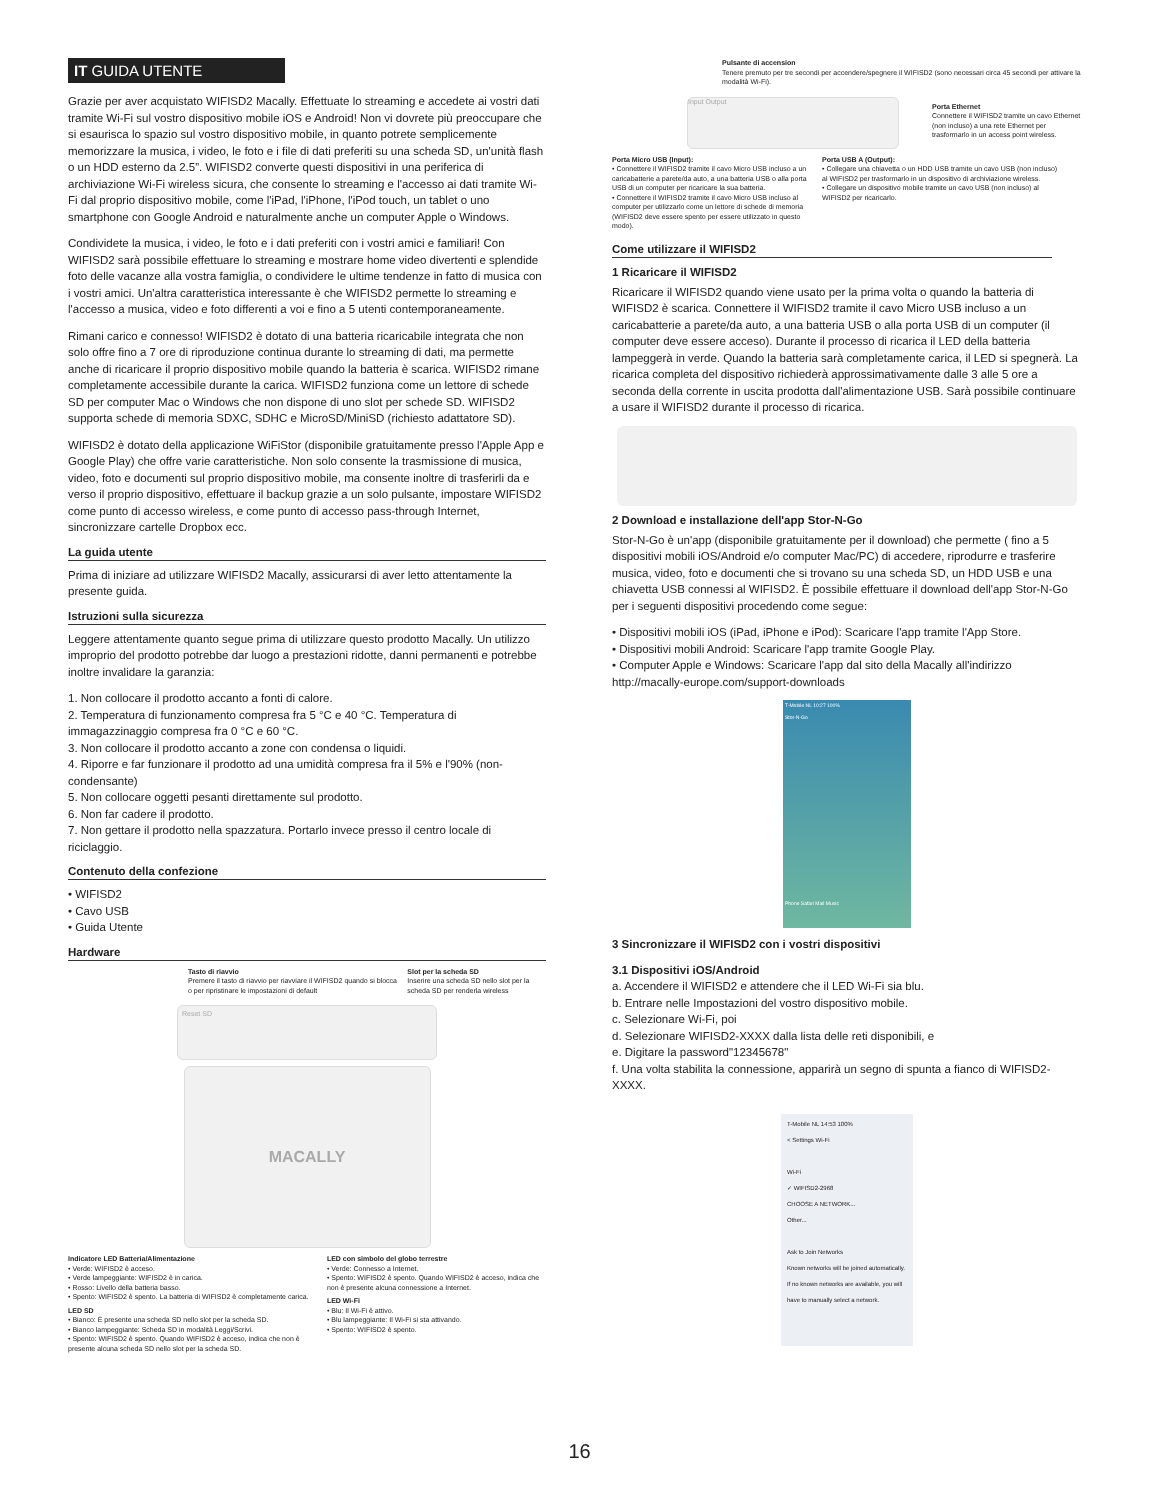IT GUIDA UTENTE
Grazie per aver acquistato WIFISD2 Macally. Effettuate lo streaming e accedete ai vostri dati tramite Wi-Fi sul vostro dispositivo mobile iOS e Android! Non vi dovrete più preoccupare che si esaurisca lo spazio sul vostro dispositivo mobile, in quanto potrete semplicemente memorizzare la musica, i video, le foto e i file di dati preferiti su una scheda SD, un'unità flash o un HDD esterno da 2.5”. WIFISD2 converte questi dispositivi in una periferica di archiviazione Wi-Fi wireless sicura, che consente lo streaming e l'accesso ai dati tramite Wi-Fi dal proprio dispositivo mobile, come l'iPad, l'iPhone, l'iPod touch, un tablet o uno smartphone con Google Android e naturalmente anche un computer Apple o Windows.
Condividete la musica, i video, le foto e i dati preferiti con i vostri amici e familiari! Con WIFISD2 sarà possibile effettuare lo streaming e mostrare home video divertenti e splendide foto delle vacanze alla vostra famiglia, o condividere le ultime tendenze in fatto di musica con i vostri amici. Un'altra caratteristica interessante è che WIFISD2 permette lo streaming e l'accesso a musica, video e foto differenti a voi e fino a 5 utenti contemporaneamente.
Rimani carico e connesso! WIFISD2 è dotato di una batteria ricaricabile integrata che non solo offre fino a 7 ore di riproduzione continua durante lo streaming di dati, ma permette anche di ricaricare il proprio dispositivo mobile quando la batteria è scarica. WIFISD2 rimane completamente accessibile durante la carica. WIFISD2 funziona come un lettore di schede SD per computer Mac o Windows che non dispone di uno slot per schede SD. WIFISD2 supporta schede di memoria SDXC, SDHC e MicroSD/MiniSD (richiesto adattatore SD).
WIFISD2 è dotato della applicazione WiFiStor (disponibile gratuitamente presso l'Apple App e Google Play) che offre varie caratteristiche. Non solo consente la trasmissione di musica, video, foto e documenti sul proprio dispositivo mobile, ma consente inoltre di trasferirli da e verso il proprio dispositivo, effettuare il backup grazie a un solo pulsante, impostare WIFISD2 come punto di accesso wireless, e come punto di accesso pass-through Internet, sincronizzare cartelle Dropbox ecc.
La guida utente
Prima di iniziare ad utilizzare WIFISD2 Macally, assicurarsi di aver letto attentamente la presente guida.
Istruzioni sulla sicurezza
Leggere attentamente quanto segue prima di utilizzare questo prodotto Macally. Un utilizzo improprio del prodotto potrebbe dar luogo a prestazioni ridotte, danni permanenti e potrebbe inoltre invalidare la garanzia:
1. Non collocare il prodotto accanto a fonti di calore.
2. Temperatura di funzionamento compresa fra 5 °C e 40 °C. Temperatura di immagazzinaggio compresa fra 0 °C e 60 °C.
3. Non collocare il prodotto accanto a zone con condensa o liquidi.
4. Riporre e far funzionare il prodotto ad una umidità compresa fra il 5% e l'90% (non-condensante)
5. Non collocare oggetti pesanti direttamente sul prodotto.
6. Non far cadere il prodotto.
7. Non gettare il prodotto nella spazzatura. Portarlo invece presso il centro locale di riciclaggio.
Contenuto della confezione
• WIFISD2
• Cavo USB
• Guida Utente
Hardware
Tasto di riavvio
Premere il tasto di riavvio per riavviare il WIFISD2 quando si blocca o per ripristinare le impostazioni di default
Slot per la scheda SD
Inserire una scheda SD nello slot per la scheda SD per renderla wireless
Reset SD
MACALLY
Indicatore LED Batteria/Alimentazione
• Verde: WIFISD2 è acceso.
• Verde lampeggiante: WIFISD2 è in carica.
• Rosso: Livello della batteria basso.
• Spento: WIFISD2 è spento. La batteria di WIFISD2 è completamente carica.
LED SD
• Bianco: È presente una scheda SD nello slot per la scheda SD.
• Bianco lampeggiante: Scheda SD in modalità Leggi/Scrivi.
• Spento: WIFISD2 è spento. Quando WIFISD2 è acceso, indica che non è presente alcuna scheda SD nello slot per la scheda SD.
LED con simbolo del globo terrestre
• Verde: Connesso a Internet.
• Spento: WIFISD2 è spento. Quando WIFISD2 è acceso, indica che non è presente alcuna connessione a Internet.
LED Wi-Fi
• Blu: Il Wi-Fi è attivo.
• Blu lampeggiante: Il Wi-Fi si sta attivando.
• Spento: WIFISD2 è spento.
Pulsante di accension
Tenere premuto per tre secondi per accendere/spegnere il WIFISD2 (sono necessari circa 45 secondi per attivare la modalità Wi-Fi).
Input Output
Porta Ethernet
Connettere il WIFISD2 tramite un cavo Ethernet (non incluso) a una rete Ethernet per trasformarlo in un access point wireless.
Porta Micro USB (Input):
• Connettere il WIFISD2 tramite il cavo Micro USB incluso a un caricabatterie a parete/da auto, a una batteria USB o alla porta USB di un computer per ricaricare la sua batteria.
• Connettere il WIFISD2 tramite il cavo Micro USB incluso al computer per utilizzarlo come un lettore di schede di memoria (WIFISD2 deve essere spento per essere utilizzato in questo modo).
Porta USB A (Output):
• Collegare una chiavetta o un HDD USB tramite un cavo USB (non incluso) al WIFISD2 per trasformarlo in un dispositivo di archiviazione wireless.
• Collegare un dispositivo mobile tramite un cavo USB (non incluso) al WIFISD2 per ricaricarlo.
Come utilizzare il WIFISD2
1 Ricaricare il WIFISD2
Ricaricare il WIFISD2 quando viene usato per la prima volta o quando la batteria di WIFISD2 è scarica. Connettere il WIFISD2 tramite il cavo Micro USB incluso a un caricabatterie a parete/da auto, a una batteria USB o alla porta USB di un computer (il computer deve essere acceso). Durante il processo di ricarica il LED della batteria lampeggerà in verde. Quando la batteria sarà completamente carica, il LED si spegnerà. La ricarica completa del dispositivo richiederà approssimativamente dalle 3 alle 5 ore a seconda della corrente in uscita prodotta dall'alimentazione USB. Sarà possibile continuare a usare il WIFISD2 durante il processo di ricarica.
2 Download e installazione dell'app Stor-N-Go
Stor-N-Go è un'app (disponibile gratuitamente per il download) che permette ( fino a 5 dispositivi mobili iOS/Android e/o computer Mac/PC) di accedere, riprodurre e trasferire musica, video, foto e documenti che si trovano su una scheda SD, un HDD USB e una chiavetta USB connessi al WIFISD2. È possibile effettuare il download dell'app Stor-N-Go per i seguenti dispositivi procedendo come segue:
• Dispositivi mobili iOS (iPad, iPhone e iPod): Scaricare l'app tramite l'App Store.
• Dispositivi mobili Android: Scaricare l'app tramite Google Play.
• Computer Apple e Windows: Scaricare l'app dal sito della Macally all'indirizzo http://macally-europe.com/support-downloads
T-Mobile NL 10:27 100%
Stor-N-Go
Phone Safari Mail Music
3 Sincronizzare il WIFISD2 con i vostri dispositivi
3.1 Dispositivi iOS/Android
a. Accendere il WIFISD2 e attendere che il LED Wi-Fi sia blu.
b. Entrare nelle Impostazioni del vostro dispositivo mobile.
c. Selezionare Wi-Fi, poi
d. Selezionare WIFISD2-XXXX dalla lista delle reti disponibili, e
e. Digitare la password"12345678"
f. Una volta stabilita la connessione, apparirà un segno di spunta a fianco di WIFISD2-XXXX.
T-Mobile NL 14:53 100%
< Settings Wi-Fi
Wi-Fi
✓ WIFISD2-2968
CHOOSE A NETWORK...
Other...
Ask to Join Networks
Known networks will be joined automatically. If no known networks are available, you will have to manually select a network.
16